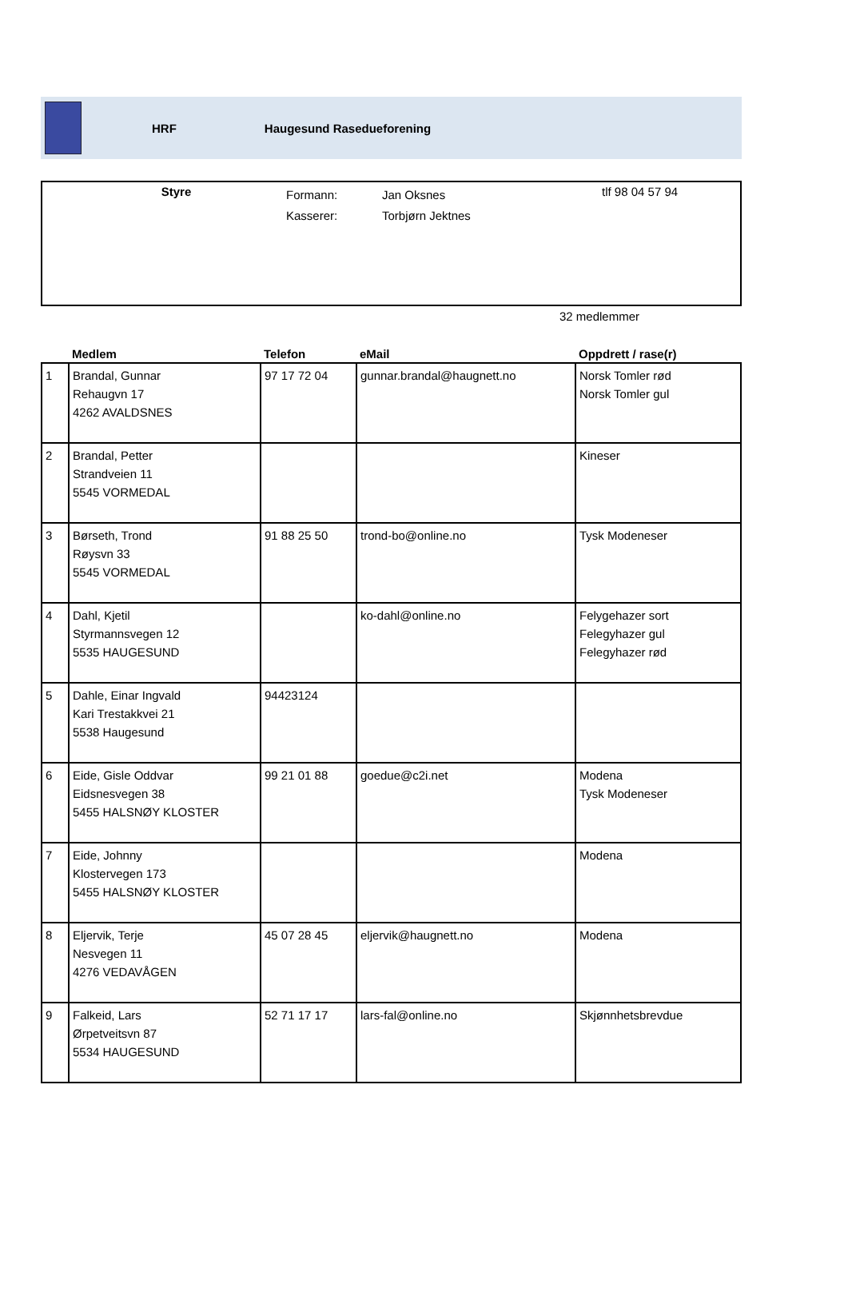HRF Haugesund Rasedueforening
Styre
Formann:
Kasserer:
Jan Oksnes
Torbjørn Jektnes
tlf 98 04 57 94
32 medlemmer
| | Medlem | Telefon | eMail | Oppdrett / rase(r) |
| --- | --- | --- | --- | --- |
| 1 | Brandal, Gunnar Rehaugvn 17 4262 AVALDSNES | 97 17 72 04 | gunnar.brandal@haugnett.no | Norsk Tomler rød Norsk Tomler gul |
| 2 | Brandal, Petter Strandveien 11 5545 VORMEDAL | | | Kineser |
| 3 | Børseth, Trond Røysvn 33 5545 VORMEDAL | 91 88 25 50 | trond-bo@online.no | Tysk Modeneser |
| 4 | Dahl, Kjetil Styrmannsvegen 12 5535 HAUGESUND | | ko-dahl@online.no | Felygehazer sort Felegyhazer gul Felegyhazer rød |
| 5 | Dahle, Einar Ingvald Kari Trestakkvei 21 5538 Haugesund | 94423124 | | |
| 6 | Eide, Gisle Oddvar Eidsnesvegen 38 5455 HALSNØY KLOSTER | 99 21 01 88 | goedue@c2i.net | Modena Tysk Modeneser |
| 7 | Eide, Johnny Klostervegen 173 5455 HALSNØY KLOSTER | | | Modena |
| 8 | Eljervik, Terje Nesvegen 11 4276 VEDAVÅGEN | 45 07 28 45 | eljervik@haugnett.no | Modena |
| 9 | Falkeid, Lars Ørpetveitsvn 87 5534 HAUGESUND | 52 71 17 17 | lars-fal@online.no | Skjønnhetsbrevdue |